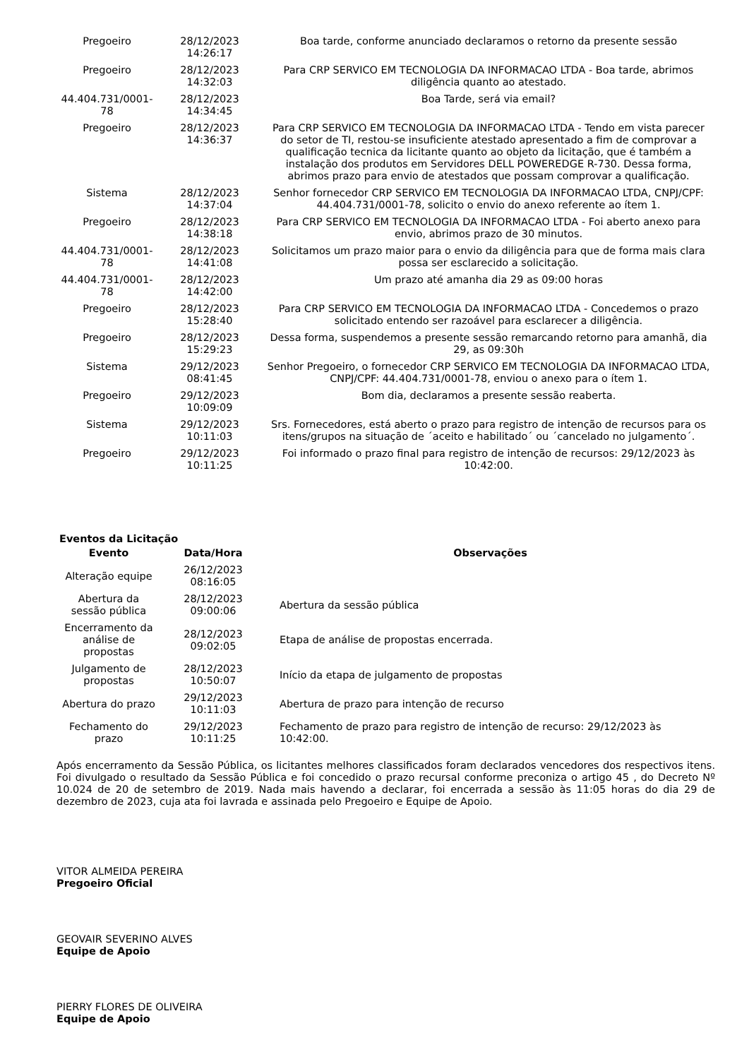| Pregoeiro | 28/12/2023 14:26:17 | Boa tarde, conforme anunciado declaramos o retorno da presente sessão |
| Pregoeiro | 28/12/2023 14:32:03 | Para CRP SERVICO EM TECNOLOGIA DA INFORMACAO LTDA - Boa tarde, abrimos diligência quanto ao atestado. |
| 44.404.731/0001-78 | 28/12/2023 14:34:45 | Boa Tarde, será via email? |
| Pregoeiro | 28/12/2023 14:36:37 | Para CRP SERVICO EM TECNOLOGIA DA INFORMACAO LTDA - Tendo em vista parecer do setor de TI, restou-se insuficiente atestado apresentado a fim de comprovar a qualificação tecnica da licitante quanto ao objeto da licitação, que é também a instalação dos produtos em Servidores DELL POWEREDGE R-730. Dessa forma, abrimos prazo para envio de atestados que possam comprovar a qualificação. |
| Sistema | 28/12/2023 14:37:04 | Senhor fornecedor CRP SERVICO EM TECNOLOGIA DA INFORMACAO LTDA, CNPJ/CPF: 44.404.731/0001-78, solicito o envio do anexo referente ao ítem 1. |
| Pregoeiro | 28/12/2023 14:38:18 | Para CRP SERVICO EM TECNOLOGIA DA INFORMACAO LTDA - Foi aberto anexo para envio, abrimos prazo de 30 minutos. |
| 44.404.731/0001-78 | 28/12/2023 14:41:08 | Solicitamos um prazo maior para o envio da diligência para que de forma mais clara possa ser esclarecido a solicitação. |
| 44.404.731/0001-78 | 28/12/2023 14:42:00 | Um prazo até amanha dia 29 as 09:00 horas |
| Pregoeiro | 28/12/2023 15:28:40 | Para CRP SERVICO EM TECNOLOGIA DA INFORMACAO LTDA - Concedemos o prazo solicitado entendo ser razoável para esclarecer a diligência. |
| Pregoeiro | 28/12/2023 15:29:23 | Dessa forma, suspendemos a presente sessão remarcando retorno para amanhã, dia 29, as 09:30h |
| Sistema | 29/12/2023 08:41:45 | Senhor Pregoeiro, o fornecedor CRP SERVICO EM TECNOLOGIA DA INFORMACAO LTDA, CNPJ/CPF: 44.404.731/0001-78, enviou o anexo para o ítem 1. |
| Pregoeiro | 29/12/2023 10:09:09 | Bom dia, declaramos a presente sessão reaberta. |
| Sistema | 29/12/2023 10:11:03 | Srs. Fornecedores, está aberto o prazo para registro de intenção de recursos para os itens/grupos na situação de ´aceito e habilitado´ ou ´cancelado no julgamento´. |
| Pregoeiro | 29/12/2023 10:11:25 | Foi informado o prazo final para registro de intenção de recursos: 29/12/2023 às 10:42:00. |
Eventos da Licitação
| Evento | Data/Hora | Observações |
| --- | --- | --- |
| Alteração equipe | 26/12/2023 08:16:05 | |
| Abertura da sessão pública | 28/12/2023 09:00:06 | Abertura da sessão pública |
| Encerramento da análise de propostas | 28/12/2023 09:02:05 | Etapa de análise de propostas encerrada. |
| Julgamento de propostas | 28/12/2023 10:50:07 | Início da etapa de julgamento de propostas |
| Abertura do prazo | 29/12/2023 10:11:03 | Abertura de prazo para intenção de recurso |
| Fechamento do prazo | 29/12/2023 10:11:25 | Fechamento de prazo para registro de intenção de recurso: 29/12/2023 às 10:42:00. |
Após encerramento da Sessão Pública, os licitantes melhores classificados foram declarados vencedores dos respectivos itens. Foi divulgado o resultado da Sessão Pública e foi concedido o prazo recursal conforme preconiza o artigo 45 , do Decreto Nº 10.024 de 20 de setembro de 2019. Nada mais havendo a declarar, foi encerrada a sessão às 11:05 horas do dia 29 de dezembro de 2023, cuja ata foi lavrada e assinada pelo Pregoeiro e Equipe de Apoio.
VITOR ALMEIDA PEREIRA
Pregoeiro Oficial
GEOVAIR SEVERINO ALVES
Equipe de Apoio
PIERRY FLORES DE OLIVEIRA
Equipe de Apoio